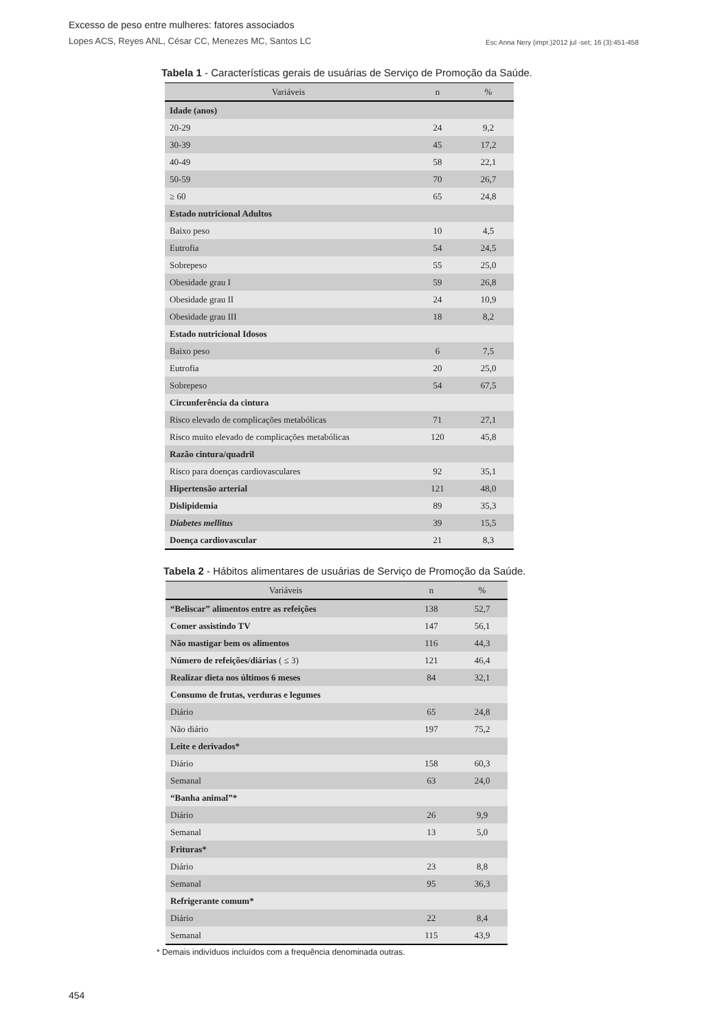Excesso de peso entre mulheres: fatores associados
Lopes ACS, Reyes ANL, César CC, Menezes MC, Santos LC Esc Anna Nery (impr.)2012 jul -set; 16 (3):451-458
Tabela 1 - Características gerais de usuárias de Serviço de Promoção da Saúde.
| Variáveis | n | % |
| --- | --- | --- |
| Idade (anos) | | |
| 20-29 | 24 | 9,2 |
| 30-39 | 45 | 17,2 |
| 40-49 | 58 | 22,1 |
| 50-59 | 70 | 26,7 |
| ≥ 60 | 65 | 24,8 |
| Estado nutricional Adultos | | |
| Baixo peso | 10 | 4,5 |
| Eutrofia | 54 | 24,5 |
| Sobrepeso | 55 | 25,0 |
| Obesidade grau I | 59 | 26,8 |
| Obesidade grau II | 24 | 10,9 |
| Obesidade grau III | 18 | 8,2 |
| Estado nutricional Idosos | | |
| Baixo peso | 6 | 7,5 |
| Eutrofia | 20 | 25,0 |
| Sobrepeso | 54 | 67,5 |
| Circunferência da cintura | | |
| Risco elevado de complicações metabólicas | 71 | 27,1 |
| Risco muito elevado de complicações metabólicas | 120 | 45,8 |
| Razão cintura/quadril | | |
| Risco para doenças cardiovasculares | 92 | 35,1 |
| Hipertensão arterial | 121 | 48,0 |
| Dislipidemia | 89 | 35,3 |
| Diabetes mellitus | 39 | 15,5 |
| Doença cardiovascular | 21 | 8,3 |
Tabela 2 - Hábitos alimentares de usuárias de Serviço de Promoção da Saúde.
| Variáveis | n | % |
| --- | --- | --- |
| “Beliscar” alimentos entre as refeições | 138 | 52,7 |
| Comer assistindo TV | 147 | 56,1 |
| Não mastigar bem os alimentos | 116 | 44,3 |
| Número de refeições/diárias ( ≤ 3) | 121 | 46,4 |
| Realizar dieta nos últimos 6 meses | 84 | 32,1 |
| Consumo de frutas, verduras e legumes | | |
| Diário | 65 | 24,8 |
| Não diário | 197 | 75,2 |
| Leite e derivados* | | |
| Diário | 158 | 60,3 |
| Semanal | 63 | 24,0 |
| “Banha animal”* | | |
| Diário | 26 | 9,9 |
| Semanal | 13 | 5,0 |
| Frituras* | | |
| Diário | 23 | 8,8 |
| Semanal | 95 | 36,3 |
| Refrigerante comum* | | |
| Diário | 22 | 8,4 |
| Semanal | 115 | 43,9 |
* Demais indivíduos incluídos com a frequência denominada outras.
454